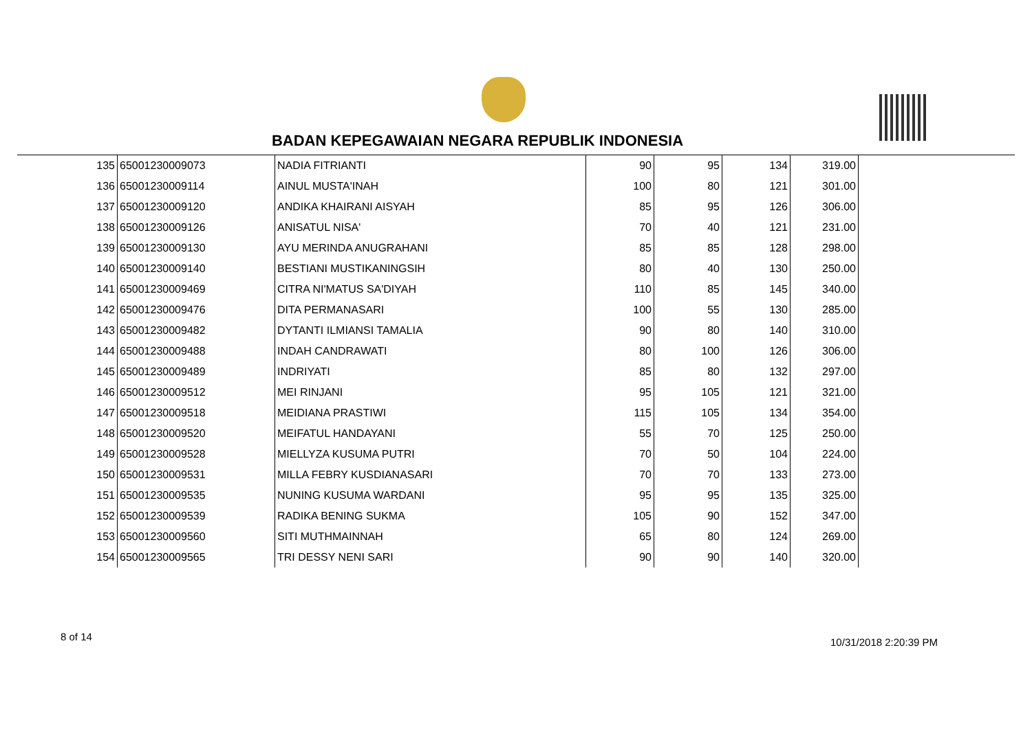BADAN KEPEGAWAIAN NEGARA REPUBLIK INDONESIA
| 135 | 65001230009073 | NADIA FITRIANTI | 90 | 95 | 134 | 319.00 |
| 136 | 65001230009114 | AINUL MUSTA'INAH | 100 | 80 | 121 | 301.00 |
| 137 | 65001230009120 | ANDIKA KHAIRANI AISYAH | 85 | 95 | 126 | 306.00 |
| 138 | 65001230009126 | ANISATUL NISA' | 70 | 40 | 121 | 231.00 |
| 139 | 65001230009130 | AYU MERINDA ANUGRAHANI | 85 | 85 | 128 | 298.00 |
| 140 | 65001230009140 | BESTIANI MUSTIKANINGSIH | 80 | 40 | 130 | 250.00 |
| 141 | 65001230009469 | CITRA NI'MATUS SA'DIYAH | 110 | 85 | 145 | 340.00 |
| 142 | 65001230009476 | DITA PERMANASARI | 100 | 55 | 130 | 285.00 |
| 143 | 65001230009482 | DYTANTI ILMIANSI TAMALIA | 90 | 80 | 140 | 310.00 |
| 144 | 65001230009488 | INDAH CANDRAWATI | 80 | 100 | 126 | 306.00 |
| 145 | 65001230009489 | INDRIYATI | 85 | 80 | 132 | 297.00 |
| 146 | 65001230009512 | MEI RINJANI | 95 | 105 | 121 | 321.00 |
| 147 | 65001230009518 | MEIDIANA PRASTIWI | 115 | 105 | 134 | 354.00 |
| 148 | 65001230009520 | MEIFATUL HANDAYANI | 55 | 70 | 125 | 250.00 |
| 149 | 65001230009528 | MIELLYZA KUSUMA PUTRI | 70 | 50 | 104 | 224.00 |
| 150 | 65001230009531 | MILLA FEBRY KUSDIANASARI | 70 | 70 | 133 | 273.00 |
| 151 | 65001230009535 | NUNING KUSUMA WARDANI | 95 | 95 | 135 | 325.00 |
| 152 | 65001230009539 | RADIKA BENING SUKMA | 105 | 90 | 152 | 347.00 |
| 153 | 65001230009560 | SITI MUTHMAINNAH | 65 | 80 | 124 | 269.00 |
| 154 | 65001230009565 | TRI DESSY NENI SARI | 90 | 90 | 140 | 320.00 |
8 of 14 10/31/2018 2:20:39 PM